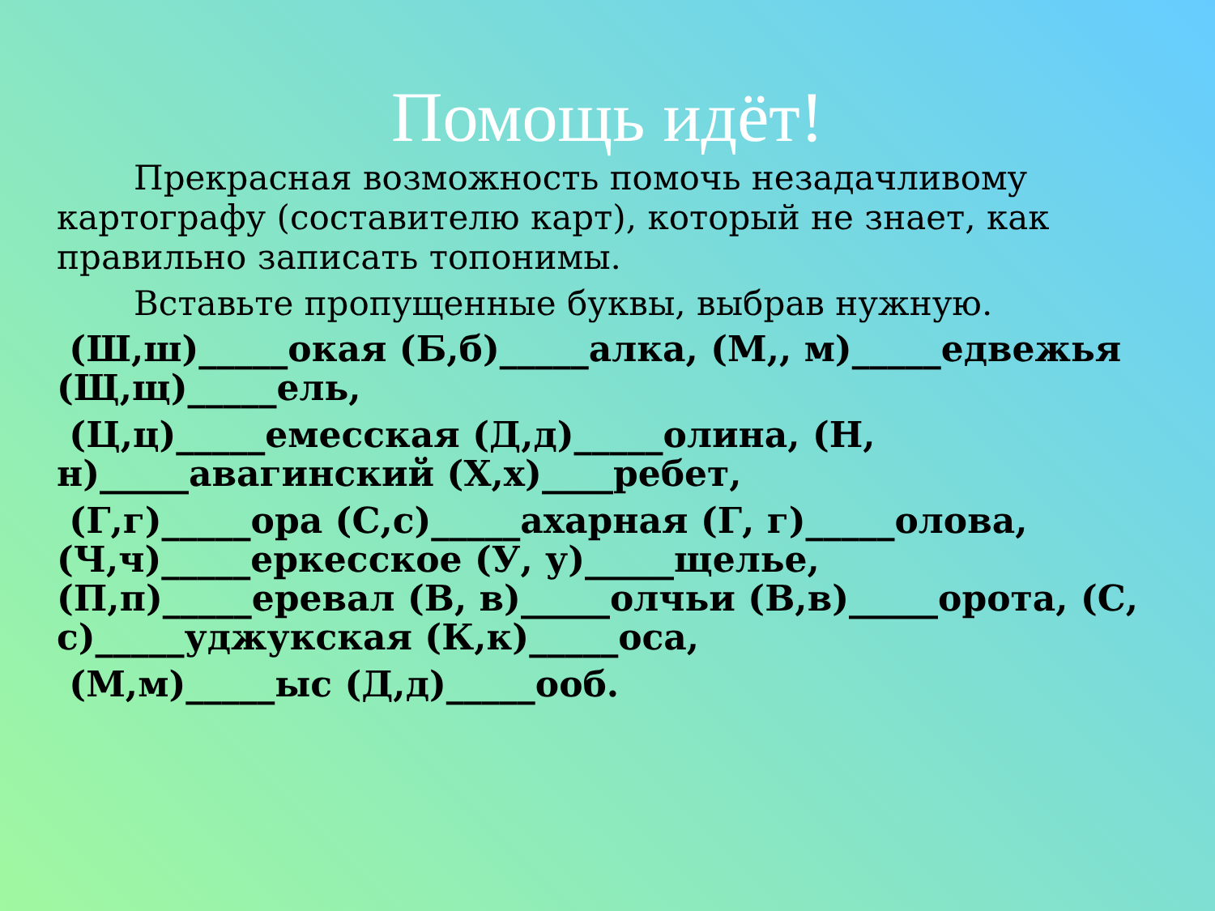Помощь идёт!
Прекрасная возможность помочь незадачливому картографу (составителю карт), который не знает, как правильно записать топонимы.
Вставьте пропущенные буквы, выбрав нужную.
(Ш,ш)_____окая (Б,б)_____алка, (М,, м)_____едвежья (Щ,щ)_____ель,
(Ц,ц)_____емесская (Д,д)_____олина, (Н, н)_____авагинский (Х,х)____ребет,
(Г,г)_____ора (С,с)_____ахарная (Г, г)_____олова, (Ч,ч)_____еркесское (У, у)_____щелье, (П,п)_____еревал (В, в)_____олчьи (В,в)_____орота, (С, с)_____уджукская (К,к)_____оса,
(М,м)_____ыс (Д,д)_____ооб.